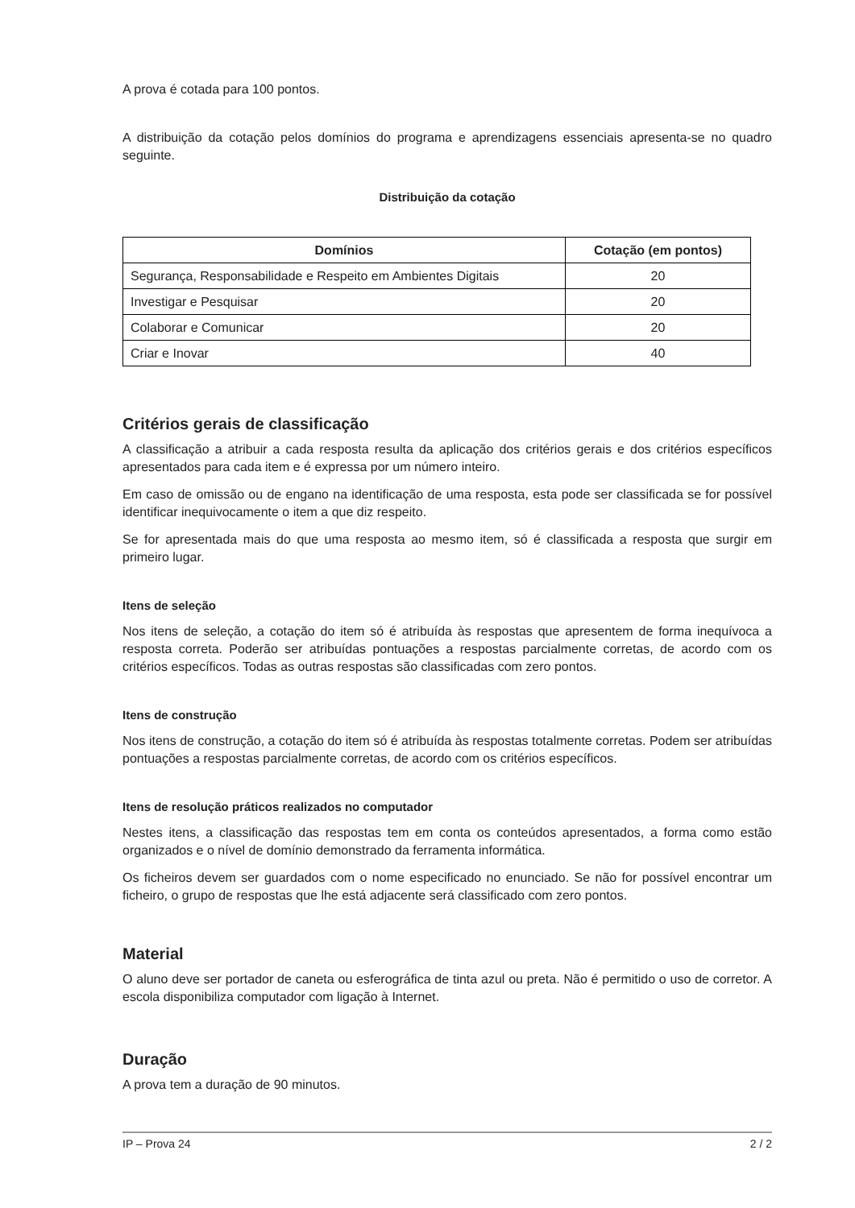A prova é cotada para 100 pontos.
A distribuição da cotação pelos domínios do programa e aprendizagens essenciais apresenta-se no quadro seguinte.
Distribuição da cotação
| Domínios | Cotação (em pontos) |
| --- | --- |
| Segurança, Responsabilidade e Respeito em Ambientes Digitais | 20 |
| Investigar e Pesquisar | 20 |
| Colaborar e Comunicar | 20 |
| Criar e Inovar | 40 |
Critérios gerais de classificação
A classificação a atribuir a cada resposta resulta da aplicação dos critérios gerais e dos critérios específicos apresentados para cada item e é expressa por um número inteiro.
Em caso de omissão ou de engano na identificação de uma resposta, esta pode ser classificada se for possível identificar inequivocamente o item a que diz respeito.
Se for apresentada mais do que uma resposta ao mesmo item, só é classificada a resposta que surgir em primeiro lugar.
Itens de seleção
Nos itens de seleção, a cotação do item só é atribuída às respostas que apresentem de forma inequívoca a resposta correta. Poderão ser atribuídas pontuações a respostas parcialmente corretas, de acordo com os critérios específicos. Todas as outras respostas são classificadas com zero pontos.
Itens de construção
Nos itens de construção, a cotação do item só é atribuída às respostas totalmente corretas. Podem ser atribuídas pontuações a respostas parcialmente corretas, de acordo com os critérios específicos.
Itens de resolução práticos realizados no computador
Nestes itens, a classificação das respostas tem em conta os conteúdos apresentados, a forma como estão organizados e o nível de domínio demonstrado da ferramenta informática.
Os ficheiros devem ser guardados com o nome especificado no enunciado. Se não for possível encontrar um ficheiro, o grupo de respostas que lhe está adjacente será classificado com zero pontos.
Material
O aluno deve ser portador de caneta ou esferográfica de tinta azul ou preta. Não é permitido o uso de corretor. A escola disponibiliza computador com ligação à Internet.
Duração
A prova tem a duração de 90 minutos.
IP – Prova 24 2 / 2